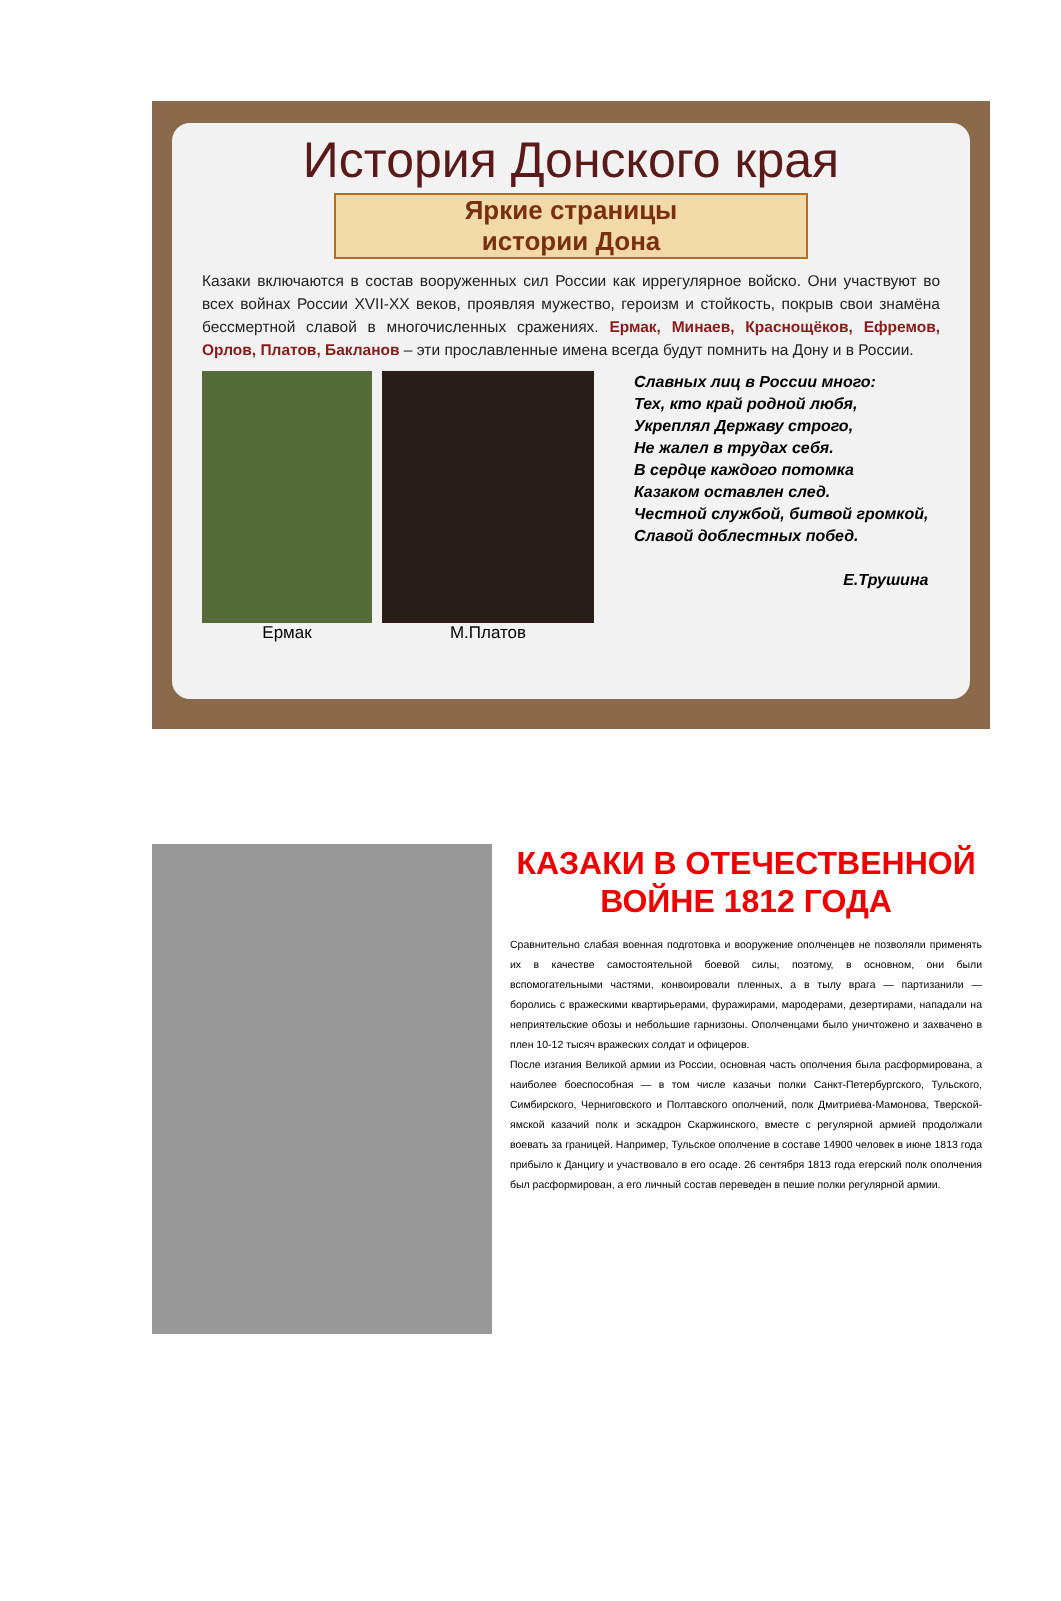История Донского края
Яркие страницы
истории Дона
Казаки включаются в состав вооруженных сил России как иррегулярное войско. Они участвуют во всех войнах России XVII-XX веков, проявляя мужество, героизм и стойкость, покрыв свои знамёна бессмертной славой в многочисленных сражениях. Ермак, Минаев, Краснощёков, Ефремов, Орлов, Платов, Бакланов – эти прославленные имена всегда будут помнить на Дону и в России.
Ермак М.Платов
Славных лиц в России много:
Тех, кто край родной любя,
Укреплял Державу строго,
Не жалел в трудах себя.
В сердце каждого потомка
Казаком оставлен след.
Честной службой, битвой громкой,
Славой доблестных побед.
Е.Трушина
КАЗАКИ В ОТЕЧЕСТВЕННОЙ ВОЙНЕ 1812 ГОДА
Сравнительно слабая военная подготовка и вооружение ополченцев не позволяли применять их в качестве самостоятельной боевой силы, поэтому, в основном, они были вспомогательными частями, конвоировали пленных, а в тылу врага — партизанили — боролись с вражескими квартирьерами, фуражирами, мародерами, дезертирами, нападали на неприятельские обозы и небольшие гарнизоны. Ополченцами было уничтожено и захвачено в плен 10-12 тысяч вражеских солдат и офицеров.
После изгания Великой армии из России, основная часть ополчения была расформирована, а наиболее боеспособная — в том числе казачьи полки Санкт-Петербургского, Тульского, Симбирского, Черниговского и Полтавского ополчений, полк Дмитриева-Мамонова, Тверской-ямской казачий полк и эскадрон Скаржинского, вместе с регулярной армией продолжали воевать за границей. Например, Тульское ополчение в составе 14900 человек в июне 1813 года прибыло к Данцигу и участвовало в его осаде. 26 сентября 1813 года егерский полк ополчения был расформирован, а его личный состав переведен в пешие полки регулярной армии.